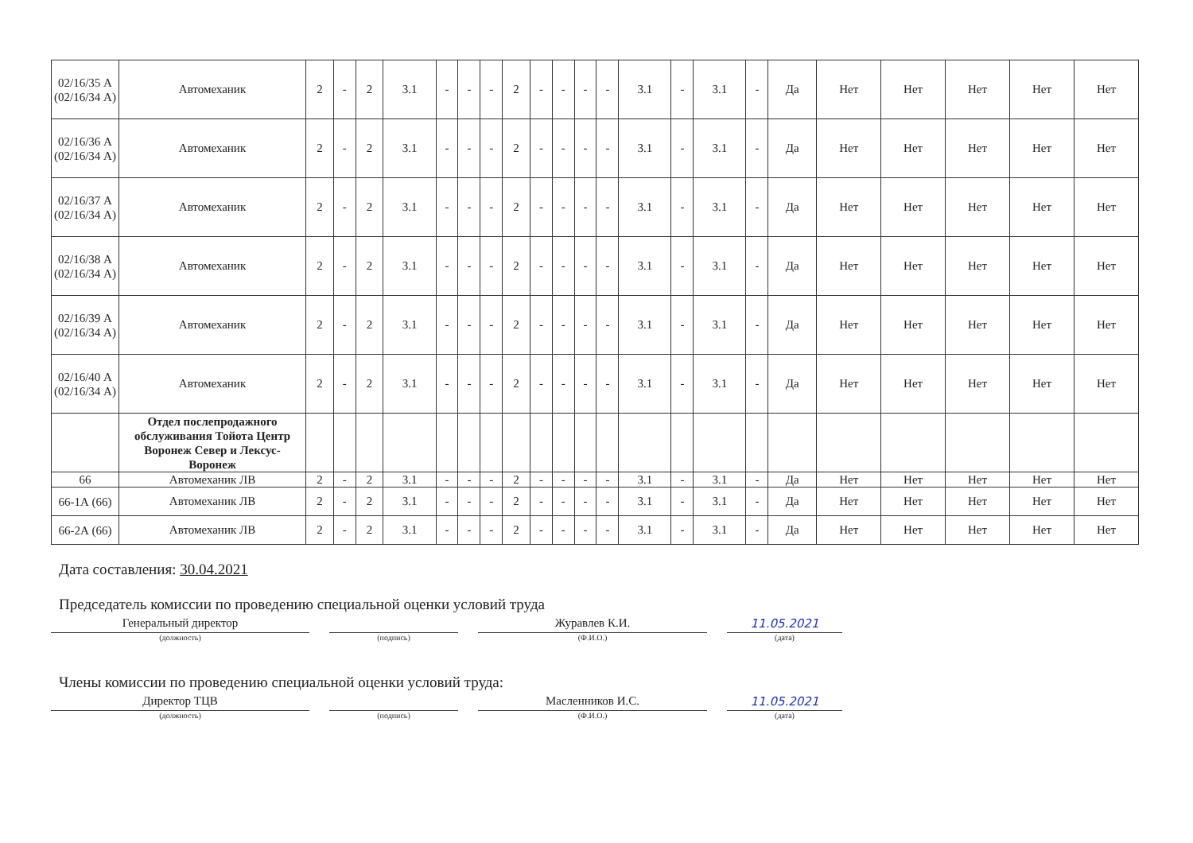| 02/16/35 А (02/16/34 А) | Автомеханик | 2 | - | 2 | 3.1 | - | - | - | 2 | - | - | - | - | 3.1 | - | 3.1 | - | Да | Нет | Нет | Нет | Нет | Нет |
| 02/16/36 А (02/16/34 А) | Автомеханик | 2 | - | 2 | 3.1 | - | - | - | 2 | - | - | - | - | 3.1 | - | 3.1 | - | Да | Нет | Нет | Нет | Нет | Нет |
| 02/16/37 А (02/16/34 А) | Автомеханик | 2 | - | 2 | 3.1 | - | - | - | 2 | - | - | - | - | 3.1 | - | 3.1 | - | Да | Нет | Нет | Нет | Нет | Нет |
| 02/16/38 А (02/16/34 А) | Автомеханик | 2 | - | 2 | 3.1 | - | - | - | 2 | - | - | - | - | 3.1 | - | 3.1 | - | Да | Нет | Нет | Нет | Нет | Нет |
| 02/16/39 А (02/16/34 А) | Автомеханик | 2 | - | 2 | 3.1 | - | - | - | 2 | - | - | - | - | 3.1 | - | 3.1 | - | Да | Нет | Нет | Нет | Нет | Нет |
| 02/16/40 А (02/16/34 А) | Автомеханик | 2 | - | 2 | 3.1 | - | - | - | 2 | - | - | - | - | 3.1 | - | 3.1 | - | Да | Нет | Нет | Нет | Нет | Нет |
| | Отдел послепродажного обслуживания Тойота Центр Воронеж Север и Лексус-Воронеж | | | | | | | | | | | | | | | | | | | | | | |
| 66 | Автомеханик ЛВ | 2 | - | 2 | 3.1 | - | - | - | 2 | - | - | - | - | 3.1 | - | 3.1 | - | Да | Нет | Нет | Нет | Нет | Нет |
| 66-1А (66) | Автомеханик ЛВ | 2 | - | 2 | 3.1 | - | - | - | 2 | - | - | - | - | 3.1 | - | 3.1 | - | Да | Нет | Нет | Нет | Нет | Нет |
| 66-2А (66) | Автомеханик ЛВ | 2 | - | 2 | 3.1 | - | - | - | 2 | - | - | - | - | 3.1 | - | 3.1 | - | Да | Нет | Нет | Нет | Нет | Нет |
Дата составления: 30.04.2021
Председатель комиссии по проведению специальной оценки условий труда
Генеральный директор
(должность)
(подпись)
Журавлев К.И.
(Ф.И.О.)
11.05.2021
(дата)
Члены комиссии по проведению специальной оценки условий труда:
Директор ТЦВ
(должность)
(подпись)
Масленников И.С.
(Ф.И.О.)
11.05.2021
(дата)